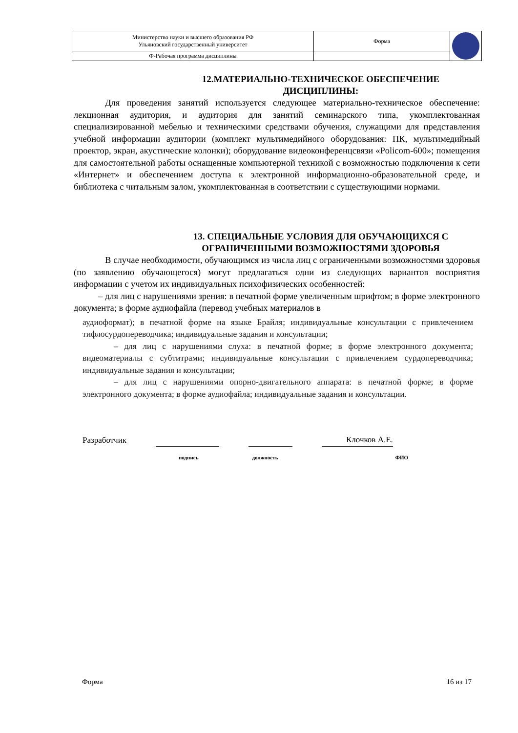| Министерство науки и высшего образования РФ Ульяновский государственный университет | Форма | |
| Ф-Рабочая программа дисциплины | | |
12.МАТЕРИАЛЬНО-ТЕХНИЧЕСКОЕ ОБЕСПЕЧЕНИЕ
ДИСЦИПЛИНЫ:
Для проведения занятий используется следующее материально-техническое обеспечение: лекционная аудитория, и аудитория для занятий семинарского типа, укомплектованная специализированной мебелью и техническими средствами обучения, служащими для представления учебной информации аудитории (комплект мультимедийного оборудования: ПК, мультимедийный проектор, экран, акустические колонки); оборудование видеоконференцсвязи «Policom-600»; помещения для самостоятельной работы оснащенные компьютерной техникой с возможностью подключения к сети «Интернет» и обеспечением доступа к электронной информационно-образовательной среде, и библиотека с читальным залом, укомплектованная в соответствии с существующими нормами.
13. СПЕЦИАЛЬНЫЕ УСЛОВИЯ ДЛЯ ОБУЧАЮЩИХСЯ С
ОГРАНИЧЕННЫМИ ВОЗМОЖНОСТЯМИ ЗДОРОВЬЯ
В случае необходимости, обучающимся из числа лиц с ограниченными возможностями здоровья (по заявлению обучающегося) могут предлагаться одни из следующих вариантов восприятия информации с учетом их индивидуальных психофизических особенностей:
– для лиц с нарушениями зрения: в печатной форме увеличенным шрифтом; в форме электронного документа; в форме аудиофайла (перевод учебных материалов в
аудиоформат); в печатной форме на языке Брайля; индивидуальные консультации с привлечением тифлосурдопереводчика; индивидуальные задания и консультации;
– для лиц с нарушениями слуха: в печатной форме; в форме электронного документа; видеоматериалы с субтитрами; индивидуальные консультации с привлечением сурдопереводчика; индивидуальные задания и консультации;
– для лиц с нарушениями опорно-двигательного аппарата: в печатной форме; в форме электронного документа; в форме аудиофайла; индивидуальные задания и консультации.
Разработчик
Клочков А.Е.
подпись должность ФИО
Форма 16 из 17